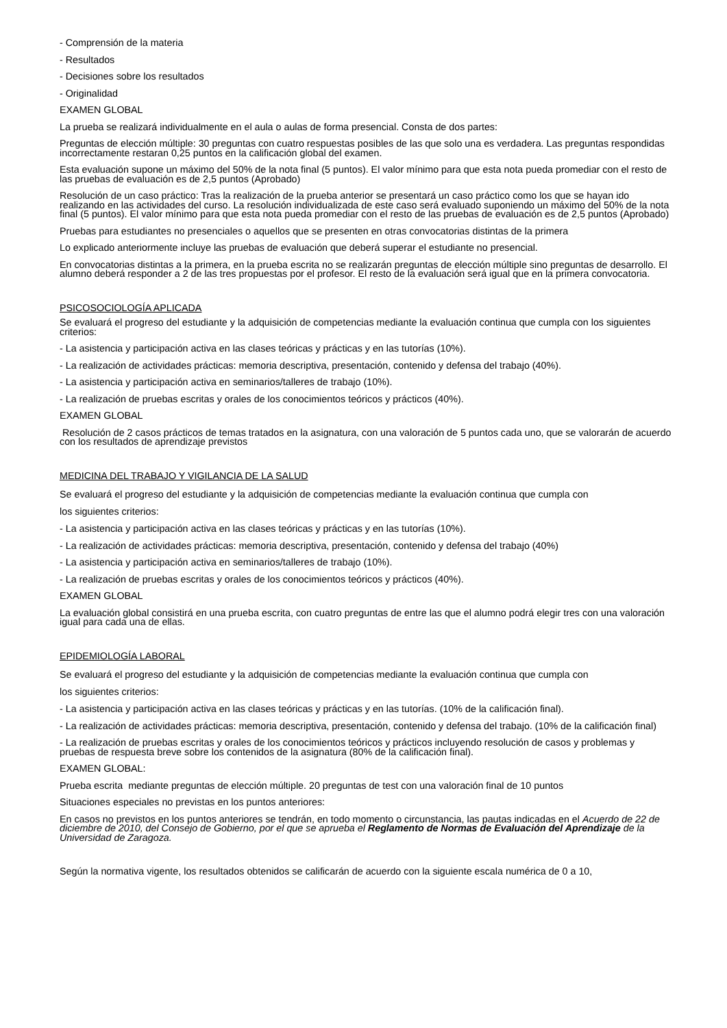- Comprensión de la materia
- Resultados
- Decisiones sobre los resultados
- Originalidad
EXAMEN GLOBAL
La prueba se realizará individualmente en el aula o aulas de forma presencial. Consta de dos partes:
Preguntas de elección múltiple: 30 preguntas con cuatro respuestas posibles de las que solo una es verdadera. Las preguntas respondidas incorrectamente restaran 0,25 puntos en la calificación global del examen.
Esta evaluación supone un máximo del 50% de la nota final (5 puntos). El valor mínimo para que esta nota pueda promediar con el resto de las pruebas de evaluación es de 2,5 puntos (Aprobado)
Resolución de un caso práctico: Tras la realización de la prueba anterior se presentará un caso práctico como los que se hayan ido realizando en las actividades del curso. La resolución individualizada de este caso será evaluado suponiendo un máximo del 50% de la nota final (5 puntos). El valor mínimo para que esta nota pueda promediar con el resto de las pruebas de evaluación es de 2,5 puntos (Aprobado)
Pruebas para estudiantes no presenciales o aquellos que se presenten en otras convocatorias distintas de la primera
Lo explicado anteriormente incluye las pruebas de evaluación que deberá superar el estudiante no presencial.
En convocatorias distintas a la primera, en la prueba escrita no se realizarán preguntas de elección múltiple sino preguntas de desarrollo. El alumno deberá responder a 2 de las tres propuestas por el profesor. El resto de la evaluación será igual que en la primera convocatoria.
PSICOSOCIOLOGÍA APLICADA
Se evaluará el progreso del estudiante y la adquisición de competencias mediante la evaluación continua que cumpla con los siguientes criterios:
- La asistencia y participación activa en las clases teóricas y prácticas y en las tutorías (10%).
- La realización de actividades prácticas: memoria descriptiva, presentación, contenido y defensa del trabajo (40%).
- La asistencia y participación activa en seminarios/talleres de trabajo (10%).
- La realización de pruebas escritas y orales de los conocimientos teóricos y prácticos (40%).
EXAMEN GLOBAL
Resolución de 2 casos prácticos de temas tratados en la asignatura, con una valoración de 5 puntos cada uno, que se valorarán de acuerdo con los resultados de aprendizaje previstos
MEDICINA DEL TRABAJO Y VIGILANCIA DE LA SALUD
Se evaluará el progreso del estudiante y la adquisición de competencias mediante la evaluación continua que cumpla con
los siguientes criterios:
- La asistencia y participación activa en las clases teóricas y prácticas y en las tutorías (10%).
- La realización de actividades prácticas: memoria descriptiva, presentación, contenido y defensa del trabajo (40%)
- La asistencia y participación activa en seminarios/talleres de trabajo (10%).
- La realización de pruebas escritas y orales de los conocimientos teóricos y prácticos (40%).
EXAMEN GLOBAL
La evaluación global consistirá en una prueba escrita, con cuatro preguntas de entre las que el alumno podrá elegir tres con una valoración igual para cada una de ellas.
EPIDEMIOLOGÍA LABORAL
Se evaluará el progreso del estudiante y la adquisición de competencias mediante la evaluación continua que cumpla con
los siguientes criterios:
- La asistencia y participación activa en las clases teóricas y prácticas y en las tutorías. (10% de la calificación final).
- La realización de actividades prácticas: memoria descriptiva, presentación, contenido y defensa del trabajo. (10% de la calificación final)
- La realización de pruebas escritas y orales de los conocimientos teóricos y prácticos incluyendo resolución de casos y problemas y pruebas de respuesta breve sobre los contenidos de la asignatura (80% de la calificación final).
EXAMEN GLOBAL:
Prueba escrita mediante preguntas de elección múltiple. 20 preguntas de test con una valoración final de 10 puntos
Situaciones especiales no previstas en los puntos anteriores:
En casos no previstos en los puntos anteriores se tendrán, en todo momento o circunstancia, las pautas indicadas en el Acuerdo de 22 de diciembre de 2010, del Consejo de Gobierno, por el que se aprueba el Reglamento de Normas de Evaluación del Aprendizaje de la Universidad de Zaragoza.
Según la normativa vigente, los resultados obtenidos se calificarán de acuerdo con la siguiente escala numérica de 0 a 10,